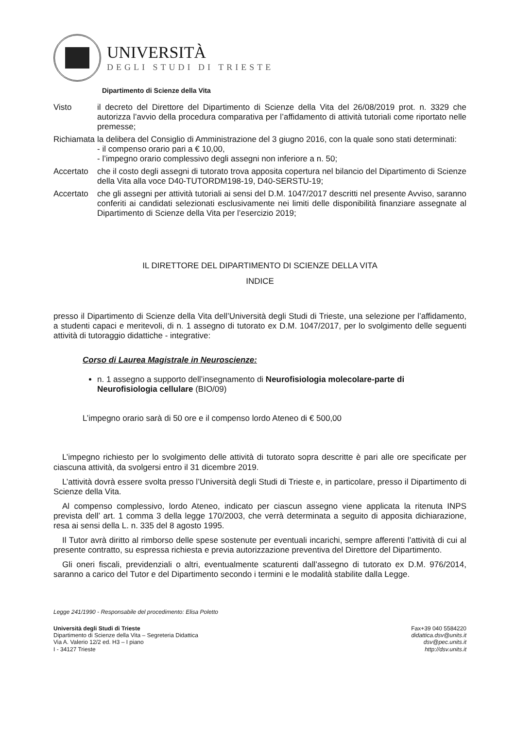UNIVERSITÀ
DEGLI STUDI DI TRIESTE
Dipartimento di Scienze della Vita
Visto il decreto del Direttore del Dipartimento di Scienze della Vita del 26/08/2019 prot. n. 3329 che autorizza l’avvio della procedura comparativa per l’affidamento di attività tutoriali come riportato nelle premesse;
Richiamata
la delibera del Consiglio di Amministrazione del 3 giugno 2016, con la quale sono stati determinati:
- il compenso orario pari a € 10,00,
- l’impegno orario complessivo degli assegni non inferiore a n. 50;
Accertato
che il costo degli assegni di tutorato trova apposita copertura nel bilancio del Dipartimento di Scienze della Vita alla voce D40-TUTORDM198-19, D40-SERSTU-19;
Accertato
che gli assegni per attività tutoriali ai sensi del D.M. 1047/2017 descritti nel presente Avviso, saranno conferiti ai candidati selezionati esclusivamente nei limiti delle disponibilità finanziare assegnate al Dipartimento di Scienze della Vita per l’esercizio 2019;
IL DIRETTORE DEL DIPARTIMENTO DI SCIENZE DELLA VITA
INDICE
presso il Dipartimento di Scienze della Vita dell’Università degli Studi di Trieste, una selezione per l’affidamento, a studenti capaci e meritevoli, di n. 1 assegno di tutorato ex D.M. 1047/2017, per lo svolgimento delle seguenti attività di tutoraggio didattiche - integrative:
Corso di Laurea Magistrale in Neuroscienze:
n. 1 assegno a supporto dell’insegnamento di Neurofisiologia molecolare-parte di Neurofisiologia cellulare (BIO/09)
L’impegno orario sarà di 50 ore e il compenso lordo Ateneo di € 500,00
L’impegno richiesto per lo svolgimento delle attività di tutorato sopra descritte è pari alle ore specificate per ciascuna attività, da svolgersi entro il 31 dicembre 2019.
L’attività dovrà essere svolta presso l’Università degli Studi di Trieste e, in particolare, presso il Dipartimento di Scienze della Vita.
Al compenso complessivo, lordo Ateneo, indicato per ciascun assegno viene applicata la ritenuta INPS prevista dell’ art. 1 comma 3 della legge 170/2003, che verrà determinata a seguito di apposita dichiarazione, resa ai sensi della L. n. 335 del 8 agosto 1995.
Il Tutor avrà diritto al rimborso delle spese sostenute per eventuali incarichi, sempre afferenti l’attività di cui al presente contratto, su espressa richiesta e previa autorizzazione preventiva del Direttore del Dipartimento.
Gli oneri fiscali, previdenziali o altri, eventualmente scaturenti dall’assegno di tutorato ex D.M. 976/2014, saranno a carico del Tutor e del Dipartimento secondo i termini e le modalità stabilite dalla Legge.
Legge 241/1990 - Responsabile del procedimento: Elisa Poletto
Università degli Studi di Trieste
Dipartimento di Scienze della Vita – Segreteria Didattica
Via A. Valerio 12/2 ed. H3 – I piano
I - 34127 Trieste
Fax+39 040 5584220
didattica.dsv@units.it
dsv@pec.units.it
http://dsv.units.it